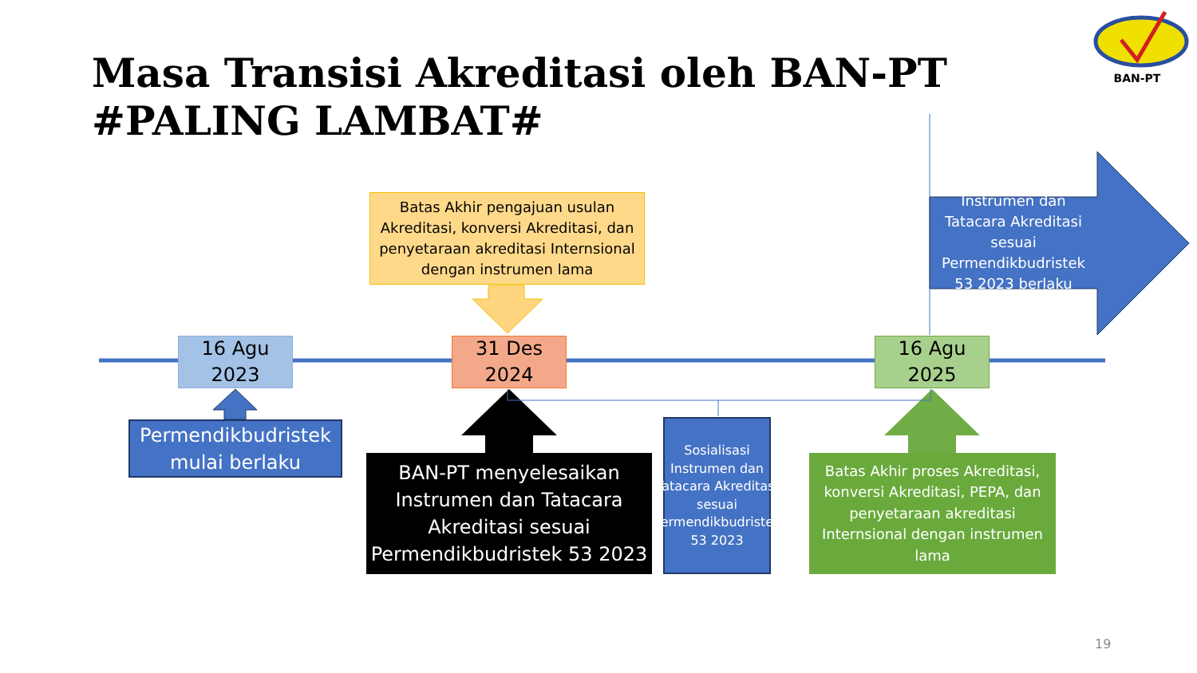BAN-PT
Masa Transisi Akreditasi oleh BAN-PT
#PALING LAMBAT#
Batas Akhir pengajuan usulan Akreditasi, konversi Akreditasi, dan penyetaraan akreditasi Internsional dengan instrumen lama
Instrumen dan Tatacara Akreditasi sesuai Permendikbudristek 53 2023 berlaku
16 Agu 2023
31 Des 2024
16 Agu 2025
Permendikbudristek mulai berlaku
BAN-PT menyelesaikan Instrumen dan Tatacara Akreditasi sesuai Permendikbudristek 53 2023
Sosialisasi Instrumen dan Tatacara Akreditasi sesuai Permendikbudristek 53 2023
Batas Akhir proses Akreditasi, konversi Akreditasi, PEPA, dan penyetaraan akreditasi Internsional dengan instrumen lama
19